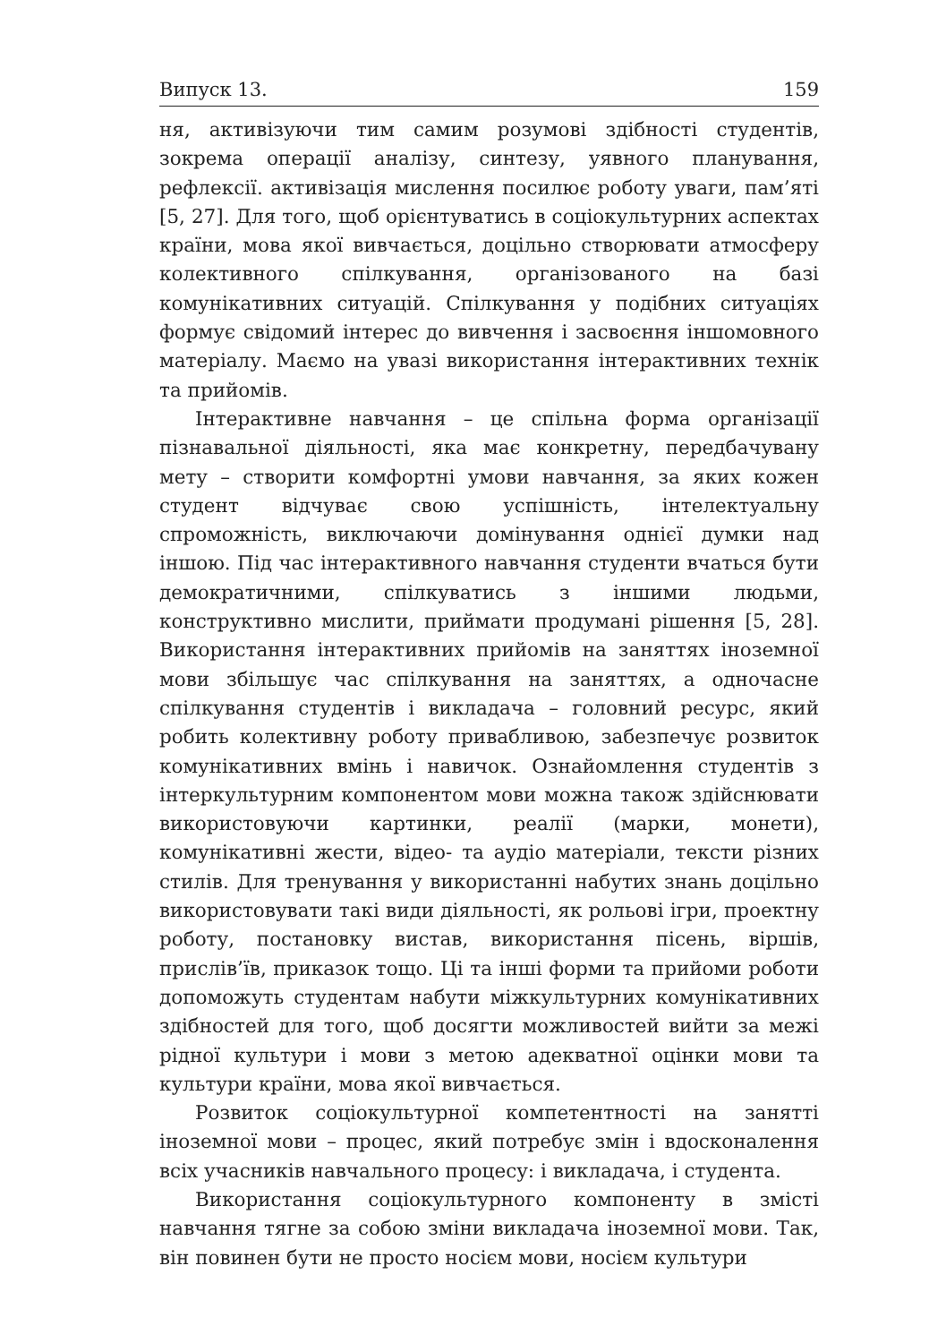Випуск 13. 159
ня, активізуючи тим самим розумові здібності студентів, зокрема операції аналізу, синтезу, уявного планування, рефлексії. активізація мислення посилює роботу уваги, пам’яті [5, 27]. Для того, щоб орієнтуватись в соціокультурних аспектах країни, мова якої вивчається, доцільно створювати атмосферу колективного спілкування, організованого на базі комунікативних ситуацій. Спілкування у подібних ситуаціях формує свідомий інтерес до вивчення і засвоєння іншомовного матеріалу. Маємо на увазі використання інтерактивних технік та прийомів.
Інтерактивне навчання – це спільна форма організації пізнавальної діяльності, яка має конкретну, передбачувану мету – створити комфортні умови навчання, за яких кожен студент відчуває свою успішність, інтелектуальну спроможність, виключаючи домінування однієї думки над іншою. Під час інтерактивного навчання студенти вчаться бути демократичними, спілкуватись з іншими людьми, конструктивно мислити, приймати продумані рішення [5, 28]. Використання інтерактивних прийомів на заняттях іноземної мови збільшує час спілкування на заняттях, а одночасне спілкування студентів і викладача – головний ресурс, який робить колективну роботу привабливою, забезпечує розвиток комунікативних вмінь і навичок. Ознайомлення студентів з інтеркультурним компонентом мови можна також здійснювати використовуючи картинки, реалії (марки, монети), комунікативні жести, відео- та аудіо матеріали, тексти різних стилів. Для тренування у використанні набутих знань доцільно використовувати такі види діяльності, як рольові ігри, проектну роботу, постановку вистав, використання пісень, віршів, прислів’їв, приказок тощо. Ці та інші форми та прийоми роботи допоможуть студентам набути міжкультурних комунікативних здібностей для того, щоб досягти можливостей вийти за межі рідної культури і мови з метою адекватної оцінки мови та культури країни, мова якої вивчається.
Розвиток соціокультурної компетентності на занятті іноземної мови – процес, який потребує змін і вдосконалення всіх учасників навчального процесу: і викладача, і студента.
Використання соціокультурного компоненту в змісті навчання тягне за собою зміни викладача іноземної мови. Так, він повинен бути не просто носієм мови, носієм культури